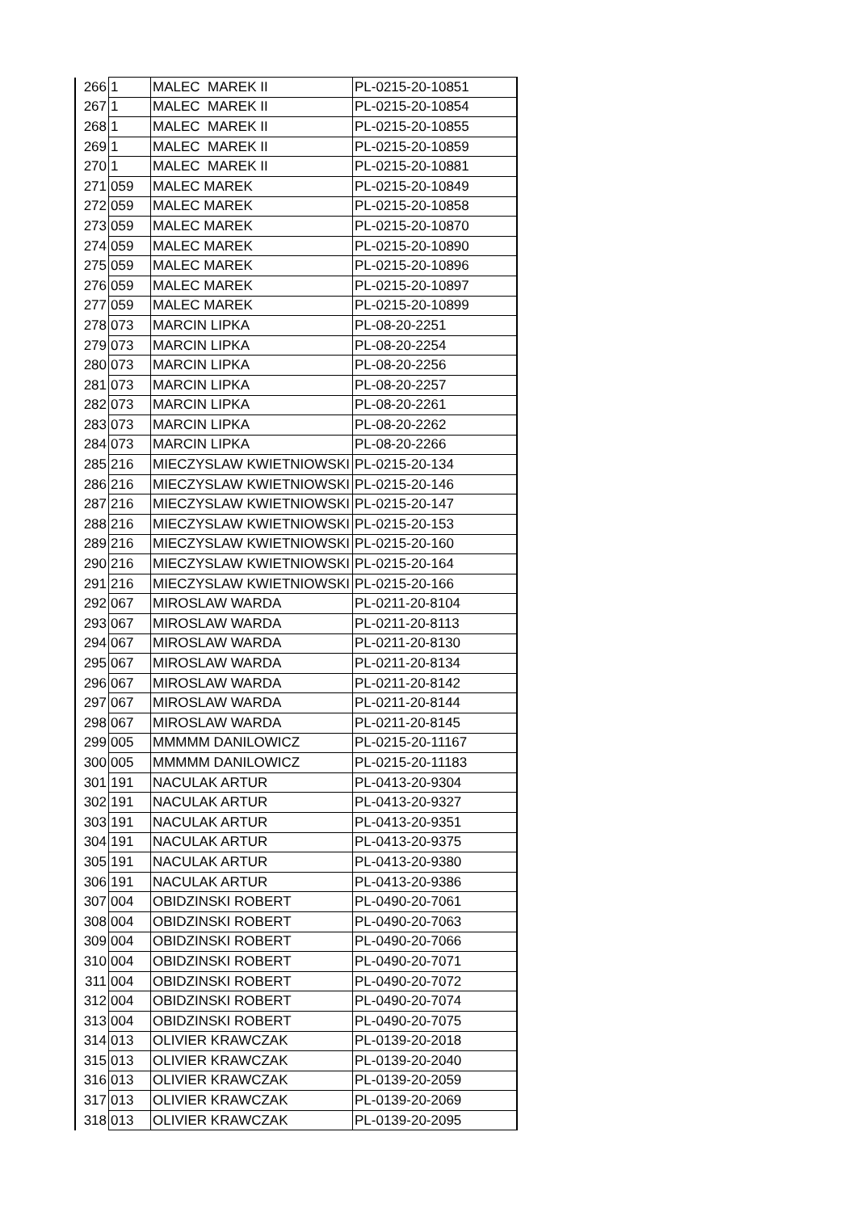| 266 | 1 | MALEC MAREK II | PL-0215-20-10851 |
| 267 | 1 | MALEC MAREK II | PL-0215-20-10854 |
| 268 | 1 | MALEC MAREK II | PL-0215-20-10855 |
| 269 | 1 | MALEC MAREK II | PL-0215-20-10859 |
| 270 | 1 | MALEC MAREK II | PL-0215-20-10881 |
| 271 | 059 | MALEC MAREK | PL-0215-20-10849 |
| 272 | 059 | MALEC MAREK | PL-0215-20-10858 |
| 273 | 059 | MALEC MAREK | PL-0215-20-10870 |
| 274 | 059 | MALEC MAREK | PL-0215-20-10890 |
| 275 | 059 | MALEC MAREK | PL-0215-20-10896 |
| 276 | 059 | MALEC MAREK | PL-0215-20-10897 |
| 277 | 059 | MALEC MAREK | PL-0215-20-10899 |
| 278 | 073 | MARCIN LIPKA | PL-08-20-2251 |
| 279 | 073 | MARCIN LIPKA | PL-08-20-2254 |
| 280 | 073 | MARCIN LIPKA | PL-08-20-2256 |
| 281 | 073 | MARCIN LIPKA | PL-08-20-2257 |
| 282 | 073 | MARCIN LIPKA | PL-08-20-2261 |
| 283 | 073 | MARCIN LIPKA | PL-08-20-2262 |
| 284 | 073 | MARCIN LIPKA | PL-08-20-2266 |
| 285 | 216 | MIECZYSLAW KWIETNIOWSKI | PL-0215-20-134 |
| 286 | 216 | MIECZYSLAW KWIETNIOWSKI | PL-0215-20-146 |
| 287 | 216 | MIECZYSLAW KWIETNIOWSKI | PL-0215-20-147 |
| 288 | 216 | MIECZYSLAW KWIETNIOWSKI | PL-0215-20-153 |
| 289 | 216 | MIECZYSLAW KWIETNIOWSKI | PL-0215-20-160 |
| 290 | 216 | MIECZYSLAW KWIETNIOWSKI | PL-0215-20-164 |
| 291 | 216 | MIECZYSLAW KWIETNIOWSKI | PL-0215-20-166 |
| 292 | 067 | MIROSLAW WARDA | PL-0211-20-8104 |
| 293 | 067 | MIROSLAW WARDA | PL-0211-20-8113 |
| 294 | 067 | MIROSLAW WARDA | PL-0211-20-8130 |
| 295 | 067 | MIROSLAW WARDA | PL-0211-20-8134 |
| 296 | 067 | MIROSLAW WARDA | PL-0211-20-8142 |
| 297 | 067 | MIROSLAW WARDA | PL-0211-20-8144 |
| 298 | 067 | MIROSLAW WARDA | PL-0211-20-8145 |
| 299 | 005 | MMMMM DANILOWICZ | PL-0215-20-11167 |
| 300 | 005 | MMMMM DANILOWICZ | PL-0215-20-11183 |
| 301 | 191 | NACULAK ARTUR | PL-0413-20-9304 |
| 302 | 191 | NACULAK ARTUR | PL-0413-20-9327 |
| 303 | 191 | NACULAK ARTUR | PL-0413-20-9351 |
| 304 | 191 | NACULAK ARTUR | PL-0413-20-9375 |
| 305 | 191 | NACULAK ARTUR | PL-0413-20-9380 |
| 306 | 191 | NACULAK ARTUR | PL-0413-20-9386 |
| 307 | 004 | OBIDZINSKI ROBERT | PL-0490-20-7061 |
| 308 | 004 | OBIDZINSKI ROBERT | PL-0490-20-7063 |
| 309 | 004 | OBIDZINSKI ROBERT | PL-0490-20-7066 |
| 310 | 004 | OBIDZINSKI ROBERT | PL-0490-20-7071 |
| 311 | 004 | OBIDZINSKI ROBERT | PL-0490-20-7072 |
| 312 | 004 | OBIDZINSKI ROBERT | PL-0490-20-7074 |
| 313 | 004 | OBIDZINSKI ROBERT | PL-0490-20-7075 |
| 314 | 013 | OLIVIER KRAWCZAK | PL-0139-20-2018 |
| 315 | 013 | OLIVIER KRAWCZAK | PL-0139-20-2040 |
| 316 | 013 | OLIVIER KRAWCZAK | PL-0139-20-2059 |
| 317 | 013 | OLIVIER KRAWCZAK | PL-0139-20-2069 |
| 318 | 013 | OLIVIER KRAWCZAK | PL-0139-20-2095 |